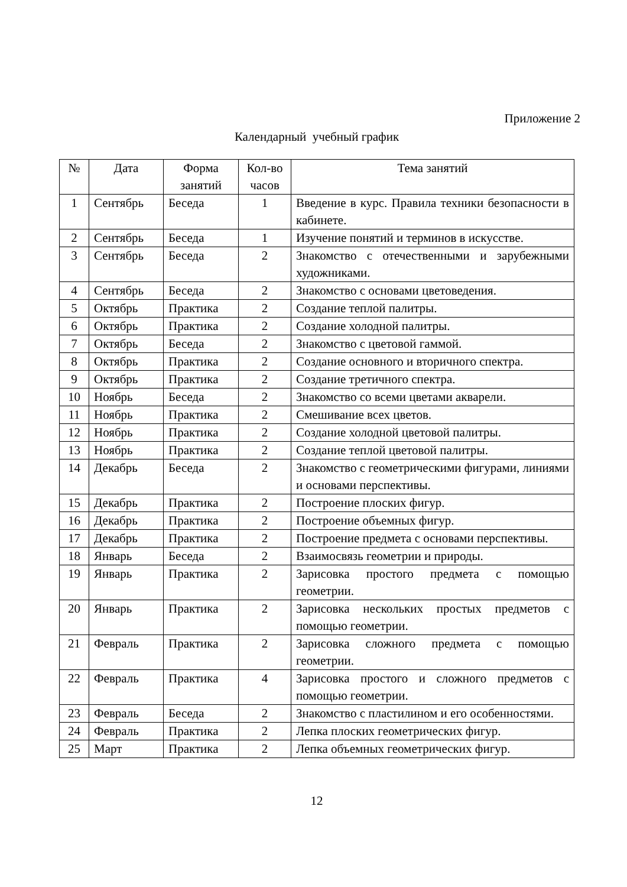Приложение 2
Календарный учебный график
| № | Дата | Форма занятий | Кол-во часов | Тема занятий |
| --- | --- | --- | --- | --- |
| 1 | Сентябрь | Беседа | 1 | Введение в курс. Правила техники безопасности в кабинете. |
| 2 | Сентябрь | Беседа | 1 | Изучение понятий и терминов в искусстве. |
| 3 | Сентябрь | Беседа | 2 | Знакомство с отечественными и зарубежными художниками. |
| 4 | Сентябрь | Беседа | 2 | Знакомство с основами цветоведения. |
| 5 | Октябрь | Практика | 2 | Создание теплой палитры. |
| 6 | Октябрь | Практика | 2 | Создание холодной палитры. |
| 7 | Октябрь | Беседа | 2 | Знакомство с цветовой гаммой. |
| 8 | Октябрь | Практика | 2 | Создание основного и вторичного спектра. |
| 9 | Октябрь | Практика | 2 | Создание третичного спектра. |
| 10 | Ноябрь | Беседа | 2 | Знакомство со всеми цветами акварели. |
| 11 | Ноябрь | Практика | 2 | Смешивание всех цветов. |
| 12 | Ноябрь | Практика | 2 | Создание холодной цветовой палитры. |
| 13 | Ноябрь | Практика | 2 | Создание теплой цветовой палитры. |
| 14 | Декабрь | Беседа | 2 | Знакомство с геометрическими фигурами, линиями и основами перспективы. |
| 15 | Декабрь | Практика | 2 | Построение плоских фигур. |
| 16 | Декабрь | Практика | 2 | Построение объемных фигур. |
| 17 | Декабрь | Практика | 2 | Построение предмета с основами перспективы. |
| 18 | Январь | Беседа | 2 | Взаимосвязь геометрии и природы. |
| 19 | Январь | Практика | 2 | Зарисовка простого предмета с помощью геометрии. |
| 20 | Январь | Практика | 2 | Зарисовка нескольких простых предметов с помощью геометрии. |
| 21 | Февраль | Практика | 2 | Зарисовка сложного предмета с помощью геометрии. |
| 22 | Февраль | Практика | 4 | Зарисовка простого и сложного предметов с помощью геометрии. |
| 23 | Февраль | Беседа | 2 | Знакомство с пластилином и его особенностями. |
| 24 | Февраль | Практика | 2 | Лепка плоских геометрических фигур. |
| 25 | Март | Практика | 2 | Лепка объемных геометрических фигур. |
12